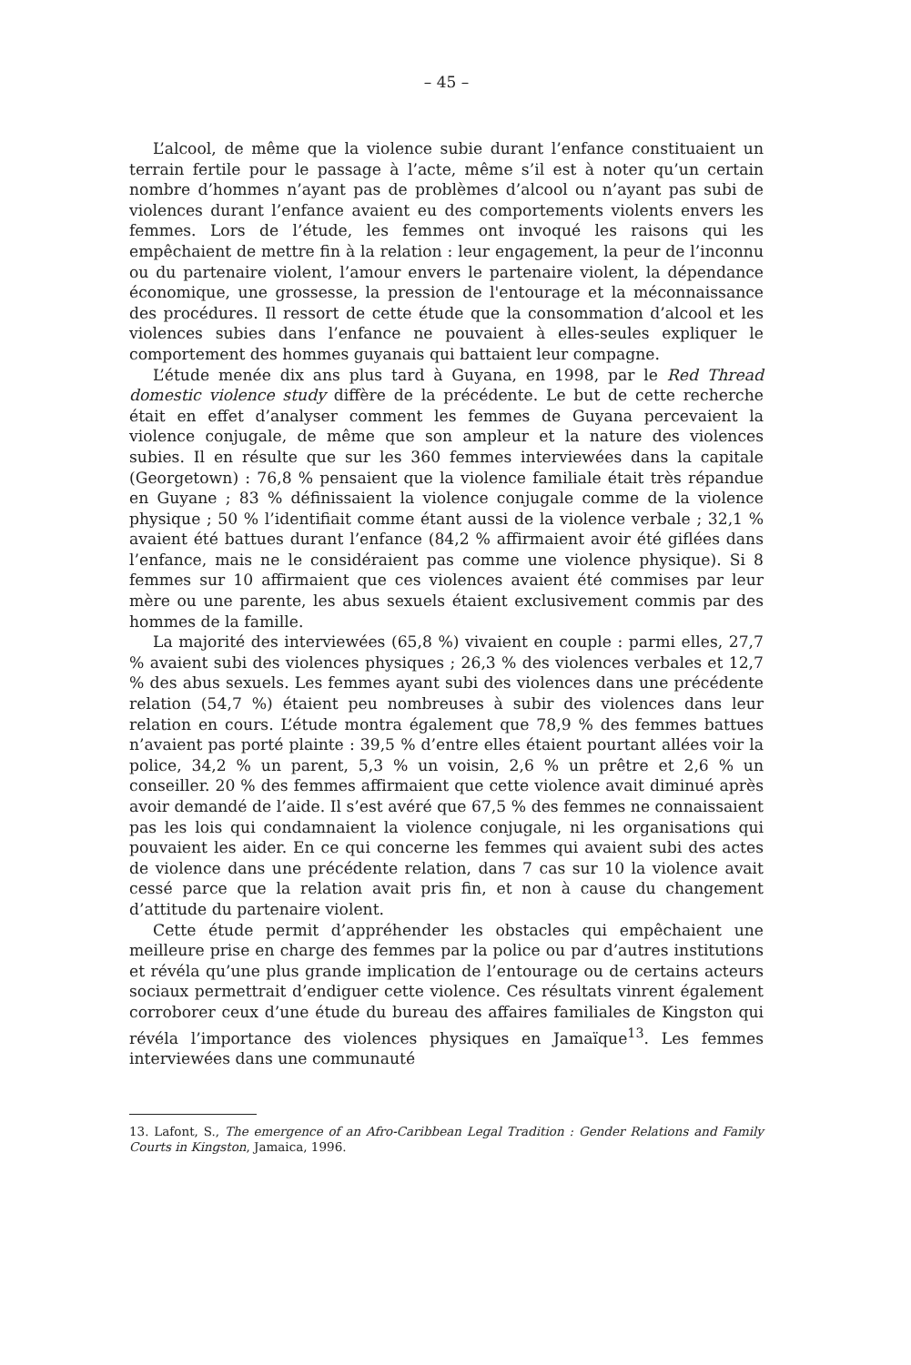– 45 –
L’alcool, de même que la violence subie durant l’enfance constituaient un terrain fertile pour le passage à l’acte, même s’il est à noter qu’un certain nombre d’hommes n’ayant pas de problèmes d’alcool ou n’ayant pas subi de violences durant l’enfance avaient eu des comportements violents envers les femmes. Lors de l’étude, les femmes ont invoqué les raisons qui les empêchaient de mettre fin à la relation : leur engagement, la peur de l’inconnu ou du partenaire violent, l’amour envers le partenaire violent, la dépendance économique, une grossesse, la pression de l'entourage et la méconnaissance des procédures. Il ressort de cette étude que la consommation d’alcool et les violences subies dans l’enfance ne pouvaient à elles-seules expliquer le comportement des hommes guyanais qui battaient leur compagne.
L’étude menée dix ans plus tard à Guyana, en 1998, par le Red Thread domestic violence study diffère de la précédente. Le but de cette recherche était en effet d’analyser comment les femmes de Guyana percevaient la violence conjugale, de même que son ampleur et la nature des violences subies. Il en résulte que sur les 360 femmes interviewées dans la capitale (Georgetown) : 76,8 % pensaient que la violence familiale était très répandue en Guyane ; 83 % définissaient la violence conjugale comme de la violence physique ; 50 % l’identifiait comme étant aussi de la violence verbale ; 32,1 % avaient été battues durant l’enfance (84,2 % affirmaient avoir été giflées dans l’enfance, mais ne le considéraient pas comme une violence physique). Si 8 femmes sur 10 affirmaient que ces violences avaient été commises par leur mère ou une parente, les abus sexuels étaient exclusivement commis par des hommes de la famille.
La majorité des interviewées (65,8 %) vivaient en couple : parmi elles, 27,7 % avaient subi des violences physiques ; 26,3 % des violences verbales et 12,7 % des abus sexuels. Les femmes ayant subi des violences dans une précédente relation (54,7 %) étaient peu nombreuses à subir des violences dans leur relation en cours. L’étude montra également que 78,9 % des femmes battues n’avaient pas porté plainte : 39,5 % d’entre elles étaient pourtant allées voir la police, 34,2 % un parent, 5,3 % un voisin, 2,6 % un prêtre et 2,6 % un conseiller. 20 % des femmes affirmaient que cette violence avait diminué après avoir demandé de l’aide. Il s’est avéré que 67,5 % des femmes ne connaissaient pas les lois qui condamnaient la violence conjugale, ni les organisations qui pouvaient les aider. En ce qui concerne les femmes qui avaient subi des actes de violence dans une précédente relation, dans 7 cas sur 10 la violence avait cessé parce que la relation avait pris fin, et non à cause du changement d’attitude du partenaire violent.
Cette étude permit d’appréhender les obstacles qui empêchaient une meilleure prise en charge des femmes par la police ou par d’autres institutions et révéla qu’une plus grande implication de l’entourage ou de certains acteurs sociaux permettrait d’endiguer cette violence. Ces résultats vinrent également corroborer ceux d’une étude du bureau des affaires familiales de Kingston qui révéla l’importance des violences physiques en Jamaïque<sup>13</sup>. Les femmes interviewées dans une communauté
13. Lafont, S., The emergence of an Afro-Caribbean Legal Tradition : Gender Relations and Family Courts in Kingston, Jamaica, 1996.